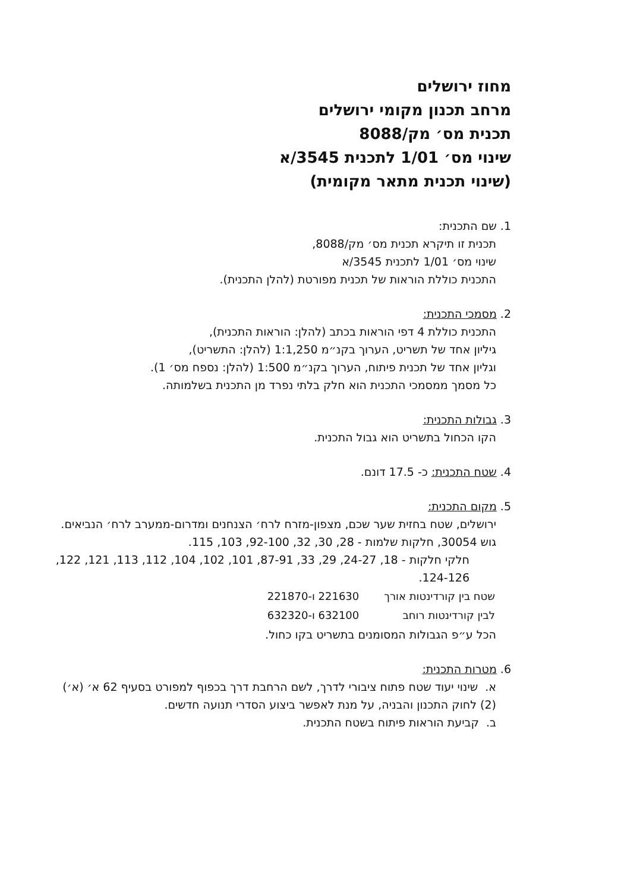מחוז ירושלים
מרחב תכנון מקומי ירושלים
תכנית מס׳ מק/8088
שינוי מס׳ 1/01 לתכנית 3545/א
(שינוי תכנית מתאר מקומית)
1. שם התכנית:
תכנית זו תיקרא תכנית מס׳ מק/8088,
שינוי מס׳ 1/01 לתכנית 3545/א
התכנית כוללת הוראות של תכנית מפורטת (להלן התכנית).
2. מסמכי התכנית:
התכנית כוללת 4 דפי הוראות בכתב (להלן: הוראות התכנית),
גיליון אחד של תשריט, הערוך בקנ״מ 1:1,250 (להלן: התשריט),
וגליון אחד של תכנית פיתוח, הערוך בקנ״מ 1:500 (להלן: נספח מס׳ 1).
כל מסמך ממסמכי התכנית הוא חלק בלתי נפרד מן התכנית בשלמותה.
3. גבולות התכנית:
הקו הכחול בתשריט הוא גבול התכנית.
4. שטח התכנית: כ- 17.5 דונם.
5. מקום התכנית:
ירושלים, שטח בחזית שער שכם, מצפון-מזרח לרח׳ הצנחנים ומדרום-ממערב לרח׳ הנביאים.
גוש 30054, חלקות שלמות - 28, 30, 32, 92-100, 103, 115.
חלקי חלקות - 18, 24-27, 29, 33, 87-91, 101, 102, 104, 112, 113, 121, 122, 124-126.
| שטח בין קורדינטות אורך | 221630 ו-221870 |
| לבין קורדינטות רוחב | 632100 ו-632320 |
הכל ע״פ הגבולות המסומנים בתשריט בקו כחול.
6. מטרות התכנית:
א. שינוי יעוד שטח פתוח ציבורי לדרך, לשם הרחבת דרך בכפוף למפורט בסעיף 62 א׳ (א׳) (2) לחוק התכנון והבניה, על מנת לאפשר ביצוע הסדרי תנועה חדשים.
ב. קביעת הוראות פיתוח בשטח התכנית.